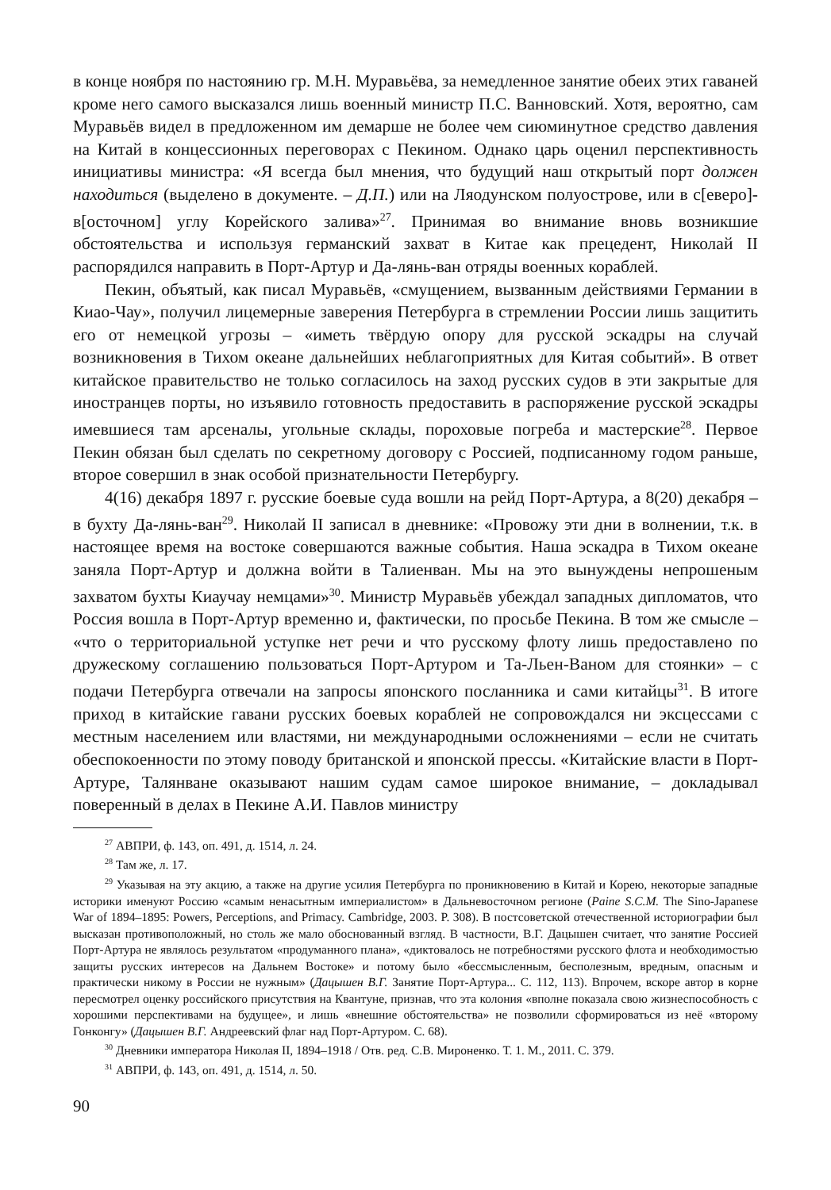в конце ноября по настоянию гр. М.Н. Муравьёва, за немедленное занятие обеих этих гаваней кроме него самого высказался лишь военный министр П.С. Ванновский. Хотя, вероятно, сам Муравьёв видел в предложенном им демарше не более чем сиюминутное средство давления на Китай в концессионных переговорах с Пекином. Однако царь оценил перспективность инициативы министра: «Я всегда был мнения, что будущий наш открытый порт должен находиться (выделено в документе. – Д.П.) или на Ляодунском полуострове, или в с[еверо]-в[осточном] углу Корейского залива»<sup>27</sup>. Принимая во внимание вновь возникшие обстоятельства и используя германский захват в Китае как прецедент, Николай II распорядился направить в Порт-Артур и Да-лянь-ван отряды военных кораблей.
Пекин, объятый, как писал Муравьёв, «смущением, вызванным действиями Германии в Киао-Чау», получил лицемерные заверения Петербурга в стремлении России лишь защитить его от немецкой угрозы – «иметь твёрдую опору для русской эскадры на случай возникновения в Тихом океане дальнейших неблагоприятных для Китая событий». В ответ китайское правительство не только согласилось на заход русских судов в эти закрытые для иностранцев порты, но изъявило готовность предоставить в распоряжение русской эскадры имевшиеся там арсеналы, угольные склады, пороховые погреба и мастерские<sup>28</sup>. Первое Пекин обязан был сделать по секретному договору с Россией, подписанному годом раньше, второе совершил в знак особой признательности Петербургу.
4(16) декабря 1897 г. русские боевые суда вошли на рейд Порт-Артура, а 8(20) декабря – в бухту Да-лянь-ван<sup>29</sup>. Николай II записал в дневнике: «Провожу эти дни в волнении, т.к. в настоящее время на востоке совершаются важные события. Наша эскадра в Тихом океане заняла Порт-Артур и должна войти в Талиенван. Мы на это вынуждены непрошеным захватом бухты Киаучау немцами»<sup>30</sup>. Министр Муравьёв убеждал западных дипломатов, что Россия вошла в Порт-Артур временно и, фактически, по просьбе Пекина. В том же смысле – «что о территориальной уступке нет речи и что русскому флоту лишь предоставлено по дружескому соглашению пользоваться Порт-Артуром и Та-Льен-Ваном для стоянки» – с подачи Петербурга отвечали на запросы японского посланника и сами китайцы<sup>31</sup>. В итоге приход в китайские гавани русских боевых кораблей не сопровождался ни эксцессами с местным населением или властями, ни международными осложнениями – если не считать обеспокоенности по этому поводу британской и японской прессы. «Китайские власти в Порт-Артуре, Талянване оказывают нашим судам самое широкое внимание, – докладывал поверенный в делах в Пекине А.И. Павлов министру
<sup>27</sup> АВПРИ, ф. 143, оп. 491, д. 1514, л. 24.
<sup>28</sup> Там же, л. 17.
<sup>29</sup> Указывая на эту акцию, а также на другие усилия Петербурга по проникновению в Китай и Корею, некоторые западные историки именуют Россию «самым ненасытным империалистом» в Дальневосточном регионе (Paine S.C.M. The Sino-Japanese War of 1894–1895: Powers, Perceptions, and Primacy. Cambridge, 2003. P. 308). В постсоветской отечественной историографии был высказан противоположный, но столь же мало обоснованный взгляд. В частности, В.Г. Дацышен считает, что занятие Россией Порт-Артура не являлось результатом «продуманного плана», «диктовалось не потребностями русского флота и необходимостью защиты русских интересов на Дальнем Востоке» и потому было «бессмысленным, бесполезным, вредным, опасным и практически никому в России не нужным» (Дацышен В.Г. Занятие Порт-Артура... С. 112, 113). Впрочем, вскоре автор в корне пересмотрел оценку российского присутствия на Квантуне, признав, что эта колония «вполне показала свою жизнеспособность с хорошими перспективами на будущее», и лишь «внешние обстоятельства» не позволили сформироваться из неё «второму Гонконгу» (Дацышен В.Г. Андреевский флаг над Порт-Артуром. С. 68).
<sup>30</sup> Дневники императора Николая II, 1894–1918 / Отв. ред. С.В. Мироненко. Т. 1. М., 2011. С. 379.
<sup>31</sup> АВПРИ, ф. 143, оп. 491, д. 1514, л. 50.
90